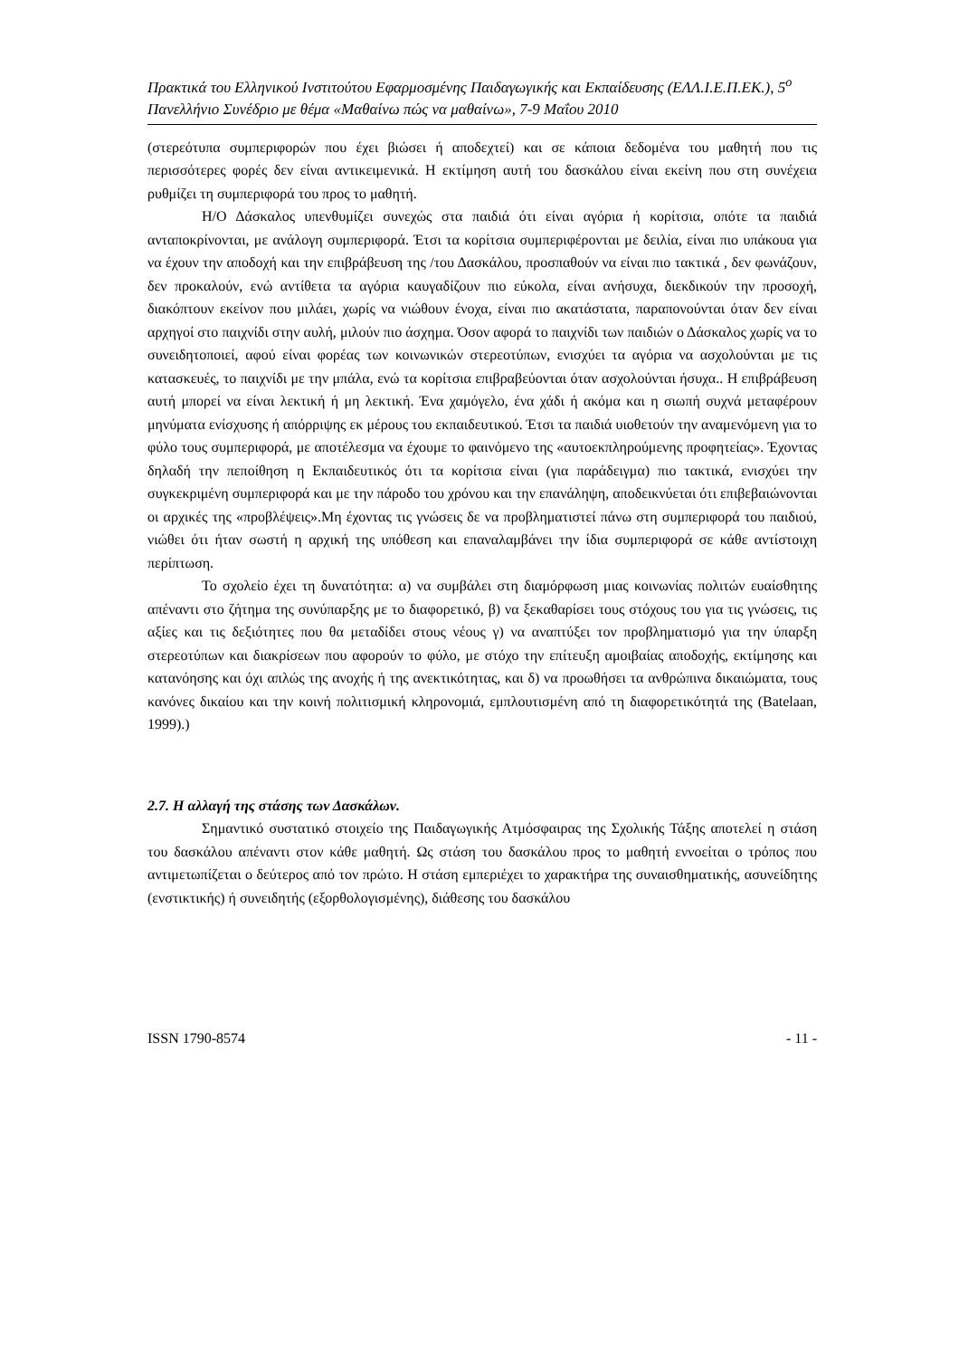Πρακτικά του Ελληνικού Ινστιτούτου Εφαρμοσμένης Παιδαγωγικής και Εκπαίδευσης (ΕΛΛ.Ι.Ε.Π.ΕΚ.), 5<sup>ο</sup> Πανελλήνιο Συνέδριο με θέμα «Μαθαίνω πώς να μαθαίνω», 7-9 Μαΐου 2010
(στερεότυπα συμπεριφορών που έχει βιώσει ή αποδεχτεί) και σε κάποια δεδομένα του μαθητή που τις περισσότερες φορές δεν είναι αντικειμενικά. Η εκτίμηση αυτή του δασκάλου είναι εκείνη που στη συνέχεια ρυθμίζει τη συμπεριφορά του προς το μαθητή.
Η/Ο Δάσκαλος υπενθυμίζει συνεχώς στα παιδιά ότι είναι αγόρια ή κορίτσια, οπότε τα παιδιά ανταποκρίνονται, με ανάλογη συμπεριφορά. Έτσι τα κορίτσια συμπεριφέρονται με δειλία, είναι πιο υπάκουα για να έχουν την αποδοχή και την επιβράβευση της /του Δασκάλου, προσπαθούν να είναι πιο τακτικά , δεν φωνάζουν, δεν προκαλούν, ενώ αντίθετα τα αγόρια καυγαδίζουν πιο εύκολα, είναι ανήσυχα, διεκδικούν την προσοχή, διακόπτουν εκείνον που μιλάει, χωρίς να νιώθουν ένοχα, είναι πιο ακατάστατα, παραπονούνται όταν δεν είναι αρχηγοί στο παιχνίδι στην αυλή, μιλούν πιο άσχημα. Όσον αφορά το παιχνίδι των παιδιών ο Δάσκαλος χωρίς να το συνειδητοποιεί, αφού είναι φορέας των κοινωνικών στερεοτύπων, ενισχύει τα αγόρια να ασχολούνται με τις κατασκευές, το παιχνίδι με την μπάλα, ενώ τα κορίτσια επιβραβεύονται όταν ασχολούνται ήσυχα.. Η επιβράβευση αυτή μπορεί να είναι λεκτική ή μη λεκτική. Ένα χαμόγελο, ένα χάδι ή ακόμα και η σιωπή συχνά μεταφέρουν μηνύματα ενίσχυσης ή απόρριψης εκ μέρους του εκπαιδευτικού. Έτσι τα παιδιά υιοθετούν την αναμενόμενη για το φύλο τους συμπεριφορά, με αποτέλεσμα να έχουμε το φαινόμενο της «αυτοεκπληρούμενης προφητείας». Έχοντας δηλαδή την πεποίθηση η Εκπαιδευτικός ότι τα κορίτσια είναι (για παράδειγμα) πιο τακτικά, ενισχύει την συγκεκριμένη συμπεριφορά και με την πάροδο του χρόνου και την επανάληψη, αποδεικνύεται ότι επιβεβαιώνονται οι αρχικές της «προβλέψεις».Μη έχοντας τις γνώσεις δε να προβληματιστεί πάνω στη συμπεριφορά του παιδιού, νιώθει ότι ήταν σωστή η αρχική της υπόθεση και επαναλαμβάνει την ίδια συμπεριφορά σε κάθε αντίστοιχη περίπτωση.
Το σχολείο έχει τη δυνατότητα: α) να συμβάλει στη διαμόρφωση μιας κοινωνίας πολιτών ευαίσθητης απέναντι στο ζήτημα της συνύπαρξης με το διαφορετικό, β) να ξεκαθαρίσει τους στόχους του για τις γνώσεις, τις αξίες και τις δεξιότητες που θα μεταδίδει στους νέους γ) να αναπτύξει τον προβληματισμό για την ύπαρξη στερεοτύπων και διακρίσεων που αφορούν το φύλο, με στόχο την επίτευξη αμοιβαίας αποδοχής, εκτίμησης και κατανόησης και όχι απλώς της ανοχής ή της ανεκτικότητας, και δ) να προωθήσει τα ανθρώπινα δικαιώματα, τους κανόνες δικαίου και την κοινή πολιτισμική κληρονομιά, εμπλουτισμένη από τη διαφορετικότητά της (Batelaan, 1999).)
2.7. Η αλλαγή της στάσης των Δασκάλων.
Σημαντικό συστατικό στοιχείο της Παιδαγωγικής Ατμόσφαιρας της Σχολικής Τάξης αποτελεί η στάση του δασκάλου απέναντι στον κάθε μαθητή. Ως στάση του δασκάλου προς το μαθητή εννοείται ο τρόπος που αντιμετωπίζεται ο δεύτερος από τον πρώτο. Η στάση εμπεριέχει το χαρακτήρα της συναισθηματικής, ασυνείδητης (ενστικτικής) ή συνειδητής (εξορθολογισμένης), διάθεσης του δασκάλου
ISSN 1790-8574 - 11 -